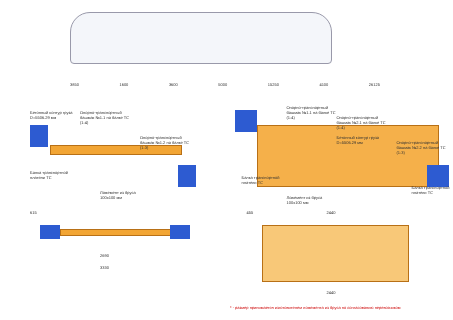3850 1600 3600 5000 15250 4100 26125
Бетонный контур груза D=5506.29 мм
Опорно-транспортный башмак №1.1 на балке ТС (1:4)
Опорно-транспортный башмак №1.2 на балке ТС (1:3)
Балка транспортной платели ТС
Ложемент из бруса 100х100 мм
Опорно-транспортный башмак №1.1 на балке ТС (1:4)
Опорно-транспортный башмак №2.1 на балке ТС (1:4)
Бетонный контур груза D=5506.29 мм
Опорно-транспортный башмак №2.2 на балке ТС (1:3)
Балка транспортной платели ТС
Ложемент из бруса 100х100 мм
Балка транспортной платели ТС
615
2690
3330
455 2440
2440
* - размер принимается изготовителем ложемента из бруса по согласованию перевозчиком